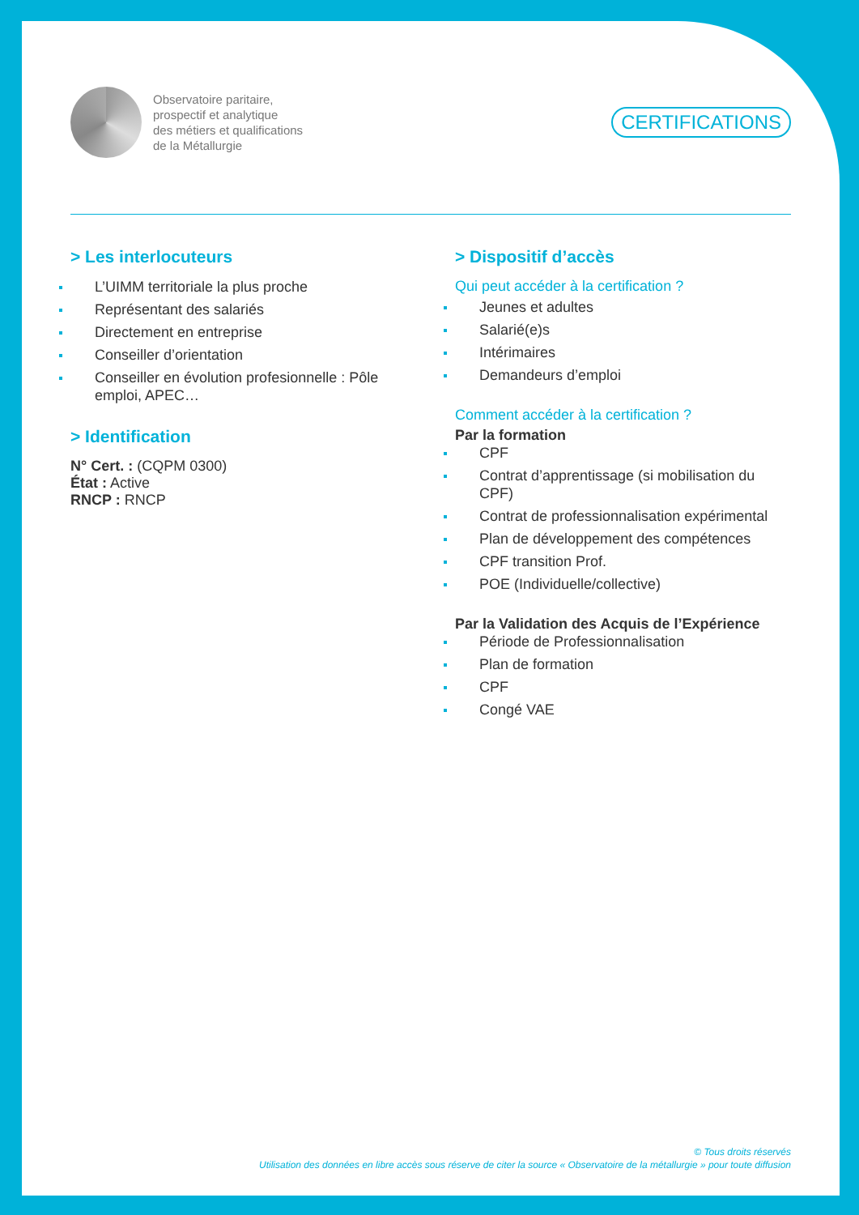Observatoire paritaire,
prospectif et analytique
des métiers et qualifications
de la Métallurgie
CERTIFICATIONS
> Les interlocuteurs
L’UIMM territoriale la plus proche
Représentant des salariés
Directement en entreprise
Conseiller d’orientation
Conseiller en évolution profesionnelle : Pôle emploi, APEC…
> Identification
N° Cert. : (CQPM 0300)
État : Active
RNCP : RNCP
> Dispositif d’accès
Qui peut accéder à la certification ?
Jeunes et adultes
Salarié(e)s
Intérimaires
Demandeurs d’emploi
Comment accéder à la certification ?
Par la formation
CPF
Contrat d’apprentissage (si mobilisation du CPF)
Contrat de professionnalisation expérimental
Plan de développement des compétences
CPF transition Prof.
POE (Individuelle/collective)
Par la Validation des Acquis de l’Expérience
Période de Professionnalisation
Plan de formation
CPF
Congé VAE
© Tous droits réservés
Utilisation des données en libre accès sous réserve de citer la source « Observatoire de la métallurgie » pour toute diffusion